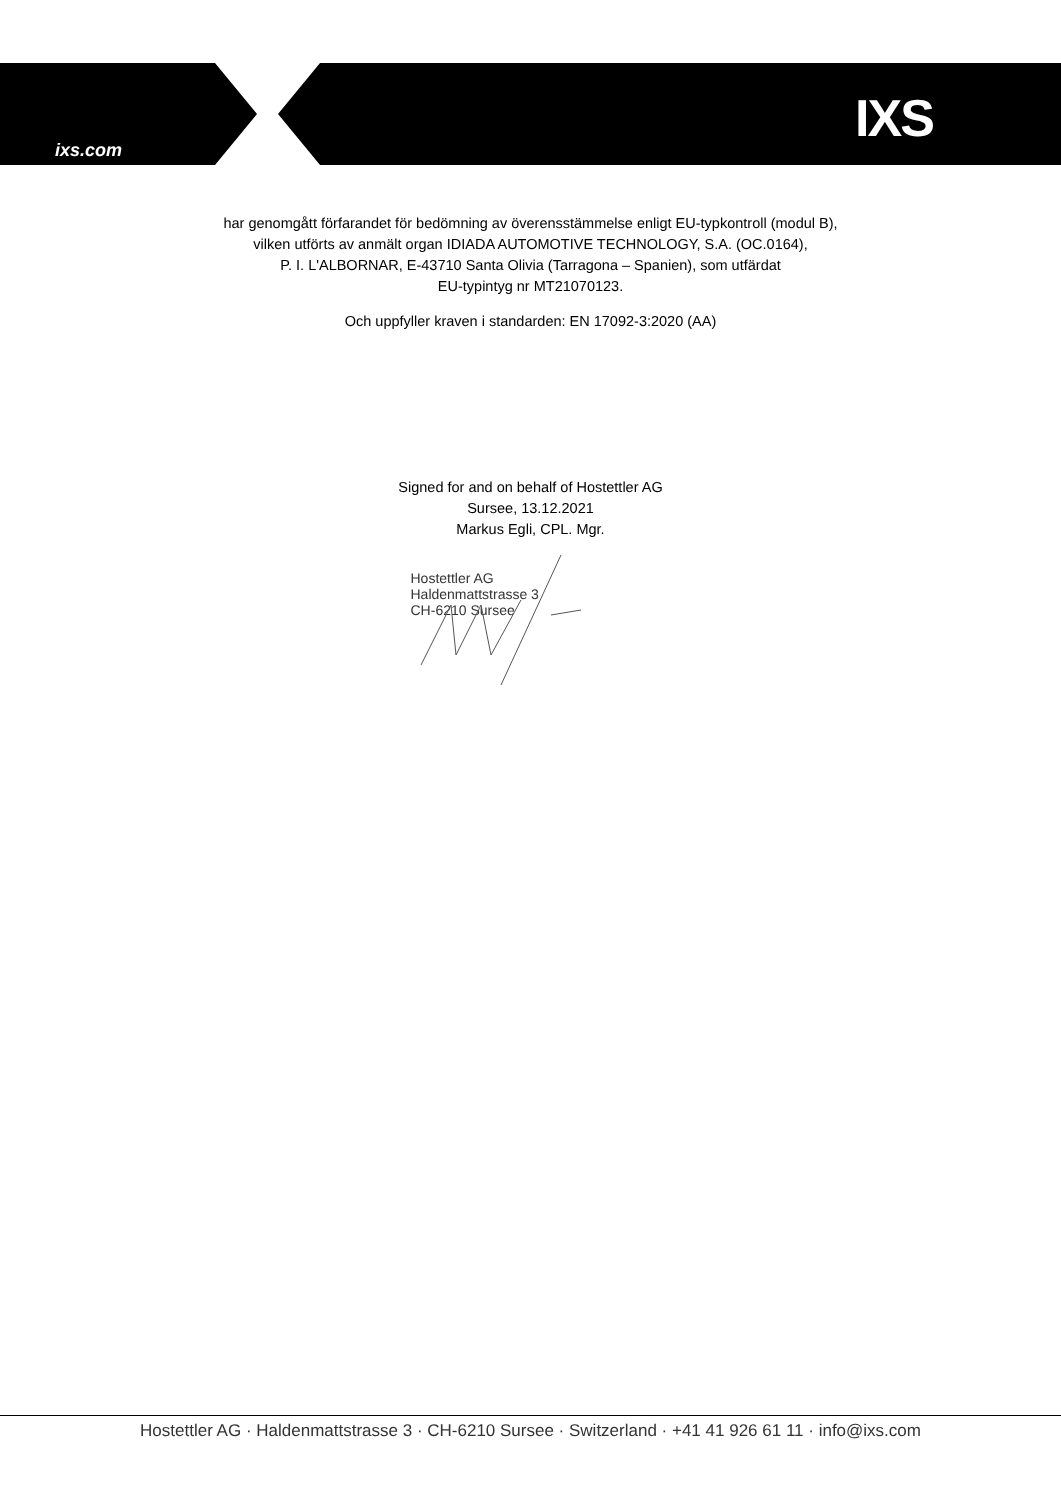ixs.com
IXS
har genomgått förfarandet för bedömning av överensstämmelse enligt EU-typkontroll (modul B),
vilken utförts av anmält organ IDIADA AUTOMOTIVE TECHNOLOGY, S.A. (OC.0164),
P. I. L'ALBORNAR, E-43710 Santa Olivia (Tarragona – Spanien), som utfärdat
EU-typintyg nr MT21070123.
Och uppfyller kraven i standarden: EN 17092-3:2020 (AA)
Signed for and on behalf of Hostettler AG
Sursee, 13.12.2021
Markus Egli, CPL. Mgr.
Hostettler AG
Haldenmattstrasse 3
CH-6210 Sursee
Hostettler AG · Haldenmattstrasse 3 · CH-6210 Sursee · Switzerland · +41 41 926 61 11 · info@ixs.com